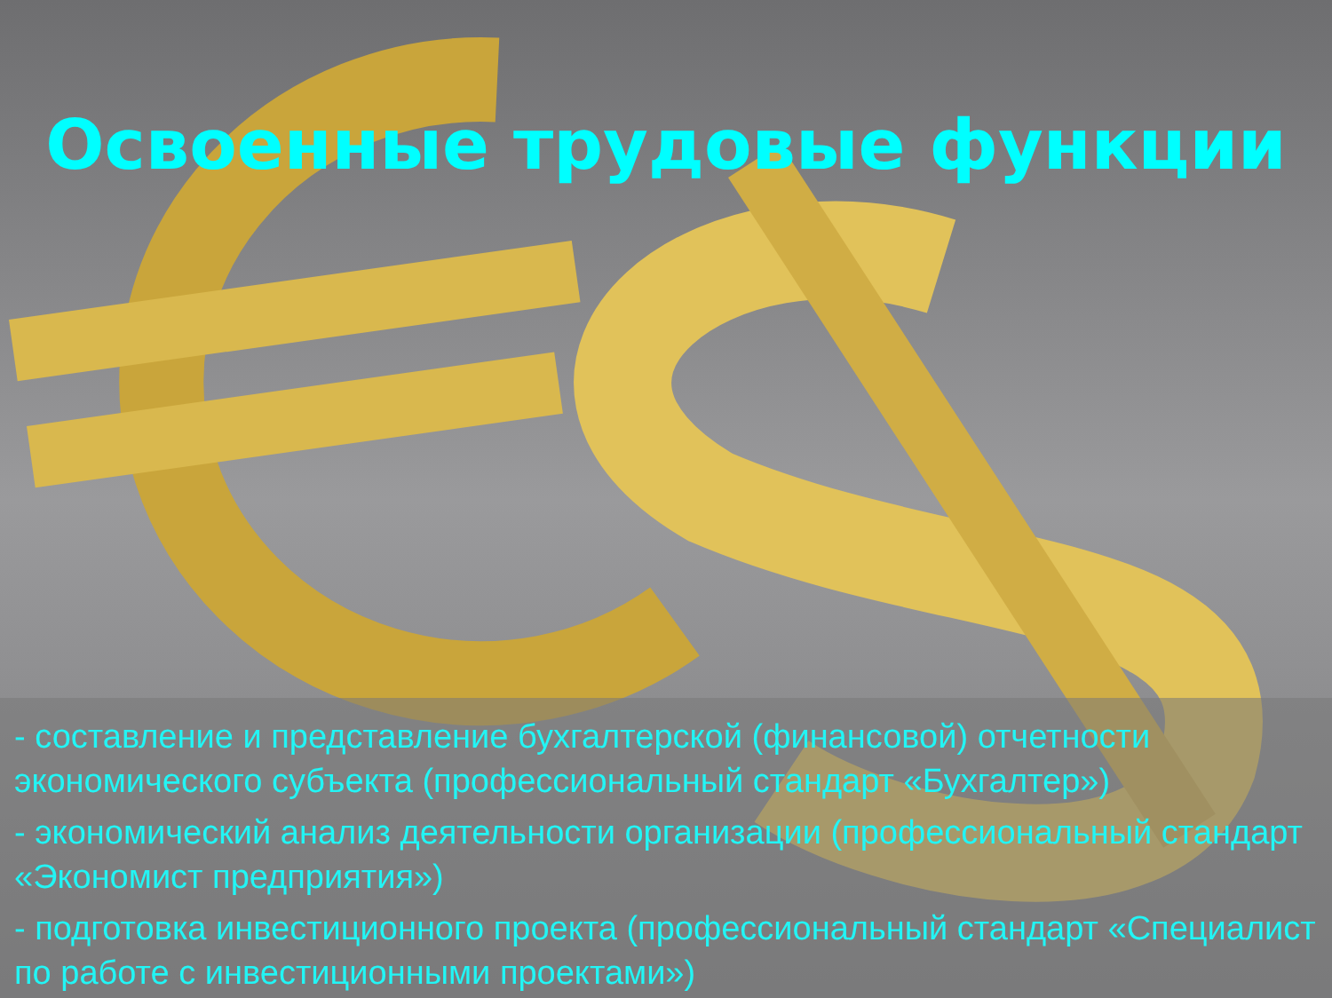Освоенные трудовые функции
- составление и представление бухгалтерской (финансовой) отчетности экономического субъекта (профессиональный стандарт «Бухгалтер»)
- экономический анализ деятельности организации (профессиональный стандарт «Экономист предприятия»)
- подготовка инвестиционного проекта (профессиональный стандарт «Специалист по работе с инвестиционными проектами»)